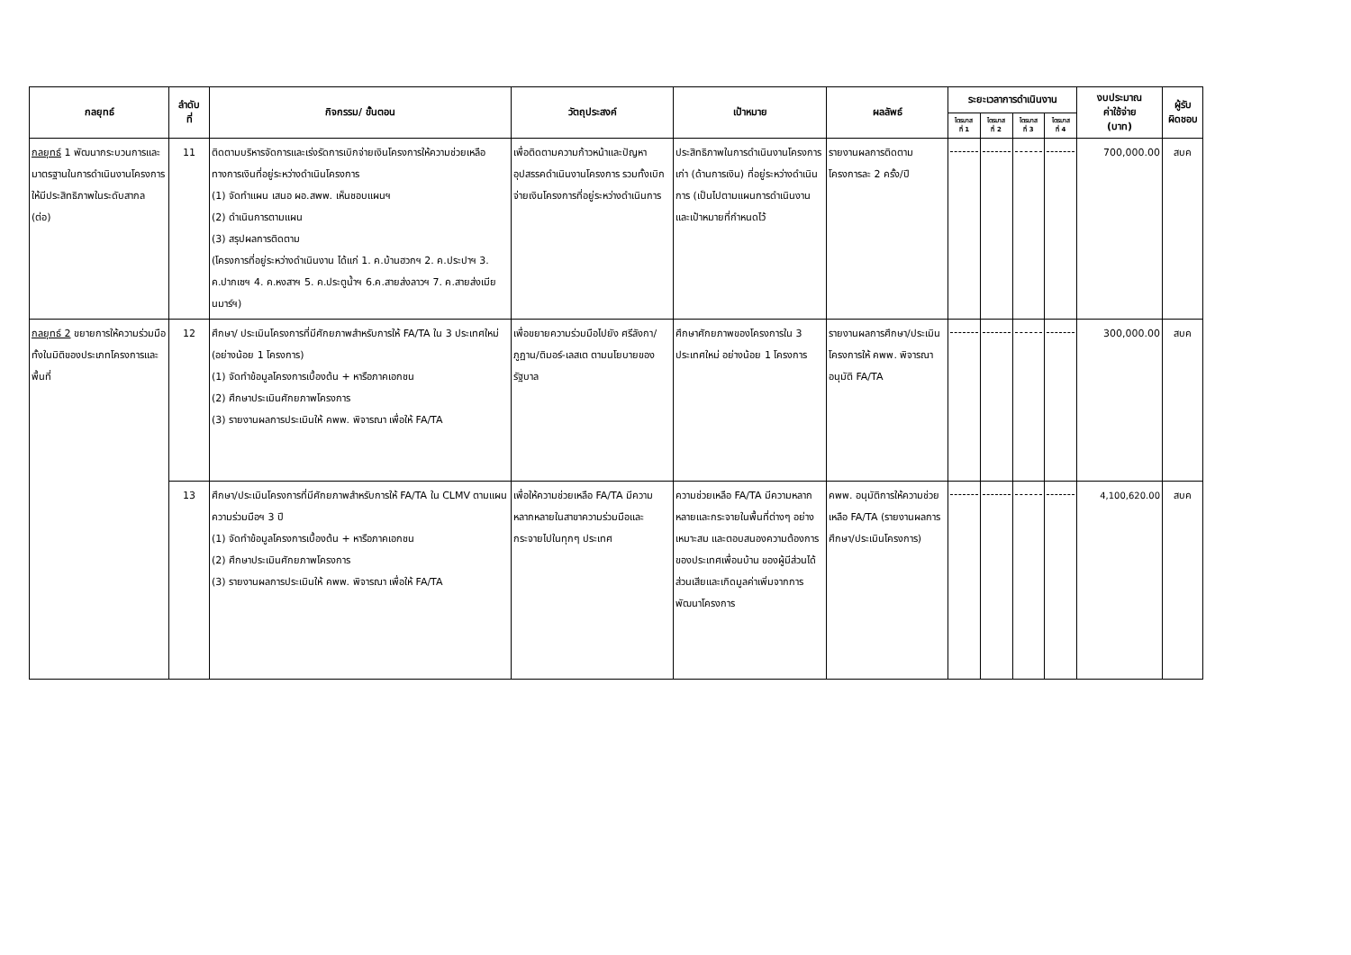| กลยุทธ์ | ลำดับ ที่ | กิจกรรม/ ขั้นตอน | วัตถุประสงค์ | เป้าหมาย | ผลลัพธ์ | ระยะเวลาการดำเนินงาน | | | | งบประมาณ ค่าใช้จ่าย (บาท) | ผู้รับ ผิดชอบ |
| --- | --- | --- | --- | --- | --- | --- | --- | --- | --- | --- | --- |
| | | | | | | ไตรมาส ที่ 1 | ไตรมาส ที่ 2 | ไตรมาส ที่ 3 | ไตรมาส ที่ 4 | | |
| กลยุทธ์ 1 พัฒนากระบวนการและมาตรฐานในการดำเนินงานโครงการให้มีประสิทธิภาพในระดับสากล (ต่อ) | 11 | ติดตามบริหารจัดการและเร่งรัดการเบิกจ่ายเงินโครงการให้ความช่วยเหลือทางการเงินที่อยู่ระหว่างดำเนินโครงการ (1) จัดทำแผน เสนอ ผอ.สพพ. เห็นชอบแผนฯ (2) ดำเนินการตามแผน (3) สรุปผลการติดตาม (โครงการที่อยู่ระหว่างดำเนินงาน ได้แก่ 1. ค.บ้านฮวกฯ 2. ค.ประปาฯ 3. ค.ปากเซฯ 4. ค.หงสาฯ 5. ค.ประตูน้ำฯ 6.ค.สายส่งลาวฯ 7. ค.สายส่งเมียนมาร์ฯ) | เพื่อติดตามความก้าวหน้าและปัญหาอุปสรรคดำเนินงานโครงการ รวมทั้งเบิกจ่ายเงินโครงการที่อยู่ระหว่างดำเนินการ | ประสิทธิภาพในการดำเนินงานโครงการเก่า (ด้านการเงิน) ที่อยู่ระหว่างดำเนินการ (เป็นไปตามแผนการดำเนินงานและเป้าหมายที่กำหนดไว้ | รายงานผลการติดตามโครงการละ 2 ครั้ง/ปี | | | | | 700,000.00 | สบค |
| กลยุทธ์ 2 ขยายการให้ความร่วมมือทั้งในมิติของประเภทโครงการและพื้นที่ | 12 | ศึกษา/ ประเมินโครงการที่มีศักยภาพสำหรับการให้ FA/TA ใน 3 ประเทศใหม่ (อย่างน้อย 1 โครงการ) (1) จัดทำข้อมูลโครงการเบื้องต้น + หารือภาคเอกชน (2) ศึกษาประเมินศักยภาพโครงการ (3) รายงานผลการประเมินให้ คพพ. พิจารณา เพื่อให้ FA/TA | เพื่อขยายความร่วมมือไปยัง ศรีลังกา/ภูฏาน/ติมอร์-เลสเต ตามนโยบายของรัฐบาล | ศึกษาศักยภาพของโครงการใน 3 ประเทศใหม่ อย่างน้อย 1 โครงการ | รายงานผลการศึกษา/ประเมินโครงการให้ คพพ. พิจารณาอนุมัติ FA/TA | | | | | 300,000.00 | สบค |
| | 13 | ศึกษา/ประเมินโครงการที่มีศักยภาพสำหรับการให้ FA/TA ใน CLMV ตามแผนความร่วมมือฯ 3 ปี (1) จัดทำข้อมูลโครงการเบื้องต้น + หารือภาคเอกชน (2) ศึกษาประเมินศักยภาพโครงการ (3) รายงานผลการประเมินให้ คพพ. พิจารณา เพื่อให้ FA/TA | เพื่อให้ความช่วยเหลือ FA/TA มีความหลากหลายในสาขาความร่วมมือและกระจายไปในทุกๆ ประเทศ | ความช่วยเหลือ FA/TA มีความหลากหลายและกระจายในพื้นที่ต่างๆ อย่างเหมาะสม และตอบสนองความต้องการของประเทศเพื่อนบ้าน ของผู้มีส่วนได้ส่วนเสียและเกิดมูลค่าเพิ่มจากการพัฒนาโครงการ | คพพ. อนุมัติการให้ความช่วยเหลือ FA/TA (รายงานผลการศึกษา/ประเมินโครงการ) | | | | | 4,100,620.00 | สบค |